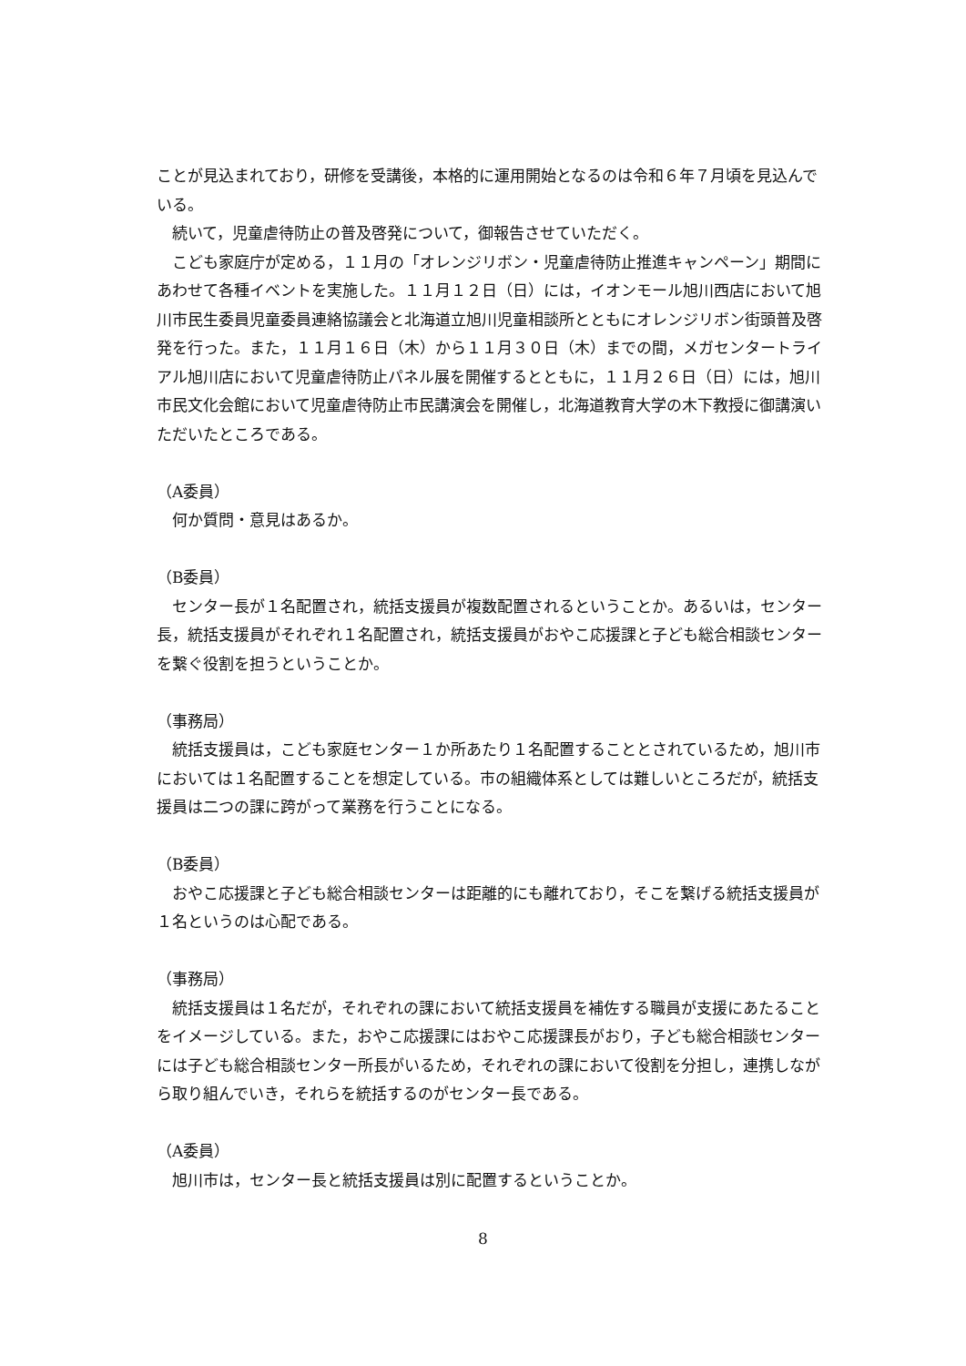ことが見込まれており，研修を受講後，本格的に運用開始となるのは令和６年７月頃を見込んでいる。
　続いて，児童虐待防止の普及啓発について，御報告させていただく。
　こども家庭庁が定める，１１月の「オレンジリボン・児童虐待防止推進キャンペーン」期間にあわせて各種イベントを実施した。１１月１２日（日）には，イオンモール旭川西店において旭川市民生委員児童委員連絡協議会と北海道立旭川児童相談所とともにオレンジリボン街頭普及啓発を行った。また，１１月１６日（木）から１１月３０日（木）までの間，メガセンタートライアル旭川店において児童虐待防止パネル展を開催するとともに，１１月２６日（日）には，旭川市民文化会館において児童虐待防止市民講演会を開催し，北海道教育大学の木下教授に御講演いただいたところである。
（A委員）
　何か質問・意見はあるか。
（B委員）
　センター長が１名配置され，統括支援員が複数配置されるということか。あるいは，センター長，統括支援員がそれぞれ１名配置され，統括支援員がおやこ応援課と子ども総合相談センターを繋ぐ役割を担うということか。
（事務局）
　統括支援員は，こども家庭センター１か所あたり１名配置することとされているため，旭川市においては１名配置することを想定している。市の組織体系としては難しいところだが，統括支援員は二つの課に跨がって業務を行うことになる。
（B委員）
　おやこ応援課と子ども総合相談センターは距離的にも離れており，そこを繋げる統括支援員が１名というのは心配である。
（事務局）
　統括支援員は１名だが，それぞれの課において統括支援員を補佐する職員が支援にあたることをイメージしている。また，おやこ応援課にはおやこ応援課長がおり，子ども総合相談センターには子ども総合相談センター所長がいるため，それぞれの課において役割を分担し，連携しながら取り組んでいき，それらを統括するのがセンター長である。
（A委員）
　旭川市は，センター長と統括支援員は別に配置するということか。
8